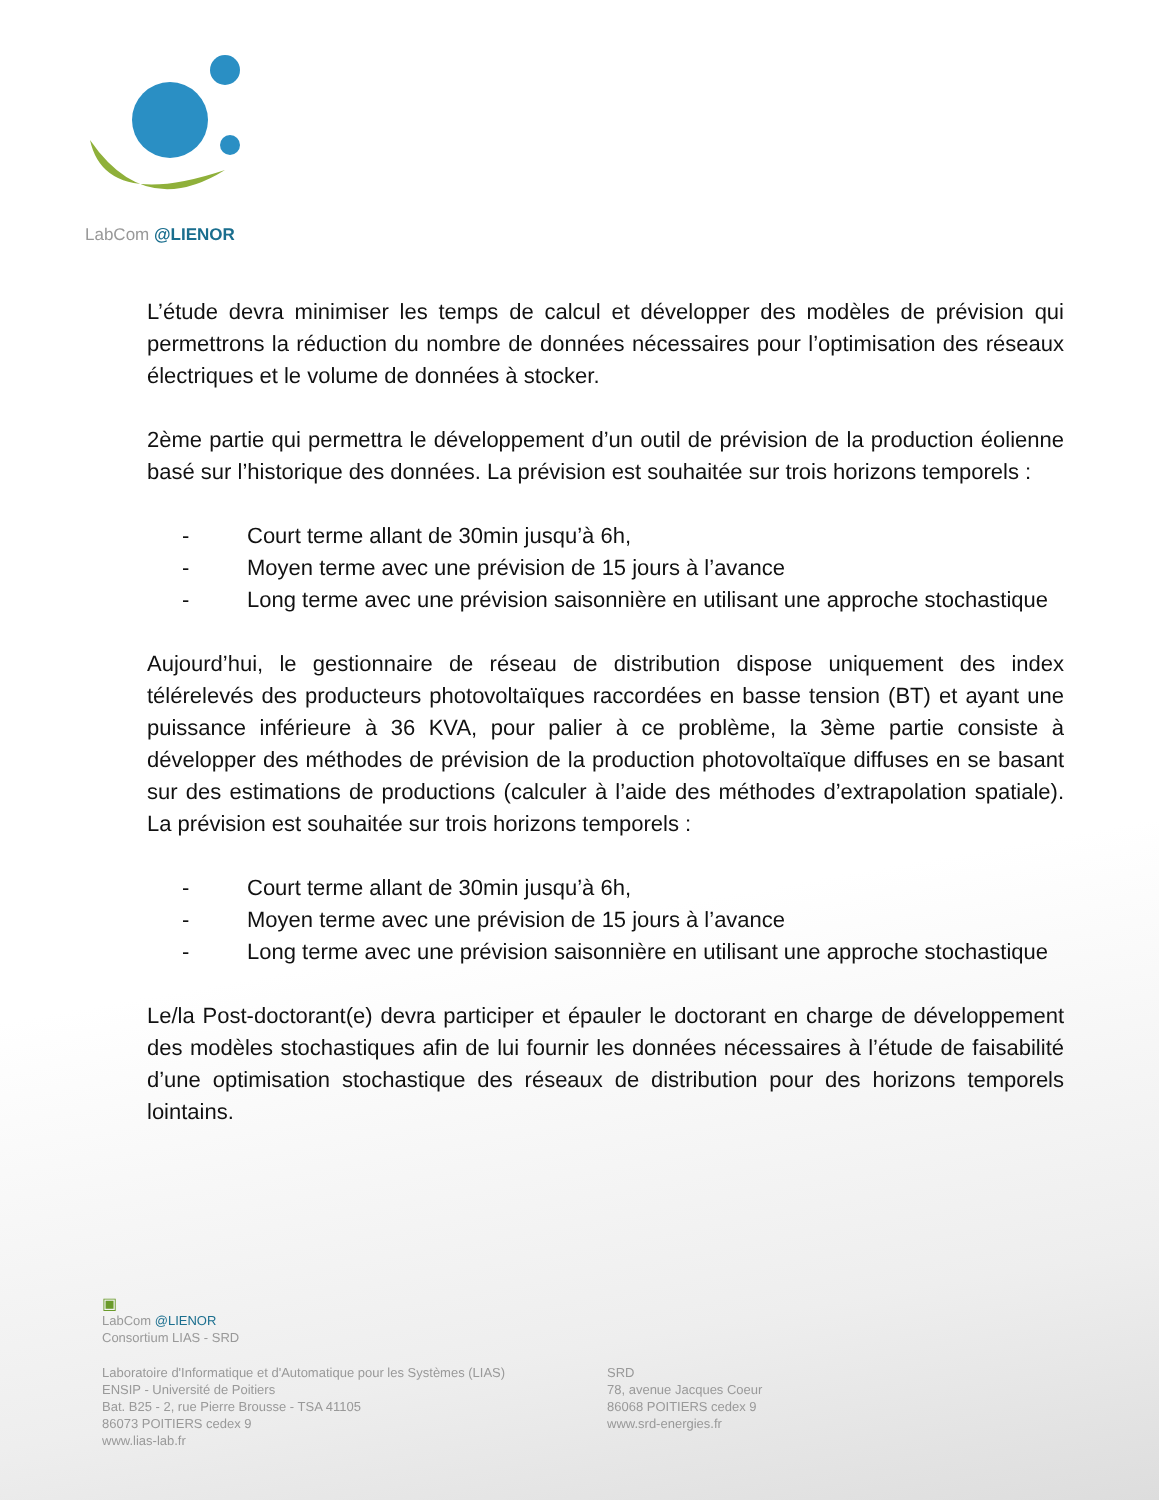LabCom @LIENOR
L’étude devra minimiser les temps de calcul et développer des modèles de prévision qui permettrons la réduction du nombre de données nécessaires pour l’optimisation des réseaux électriques et le volume de données à stocker.
2ème partie qui permettra le développement d’un outil de prévision de la production éolienne basé sur l’historique des données. La prévision est souhaitée sur trois horizons temporels :
- Court terme allant de 30min jusqu’à 6h,
- Moyen terme avec une prévision de 15 jours à l’avance
- Long terme avec une prévision saisonnière en utilisant une approche stochastique
Aujourd’hui, le gestionnaire de réseau de distribution dispose uniquement des index télérelevés des producteurs photovoltaïques raccordées en basse tension (BT) et ayant une puissance inférieure à 36 KVA, pour palier à ce problème, la 3ème partie consiste à développer des méthodes de prévision de la production photovoltaïque diffuses en se basant sur des estimations de productions (calculer à l’aide des méthodes d’extrapolation spatiale). La prévision est souhaitée sur trois horizons temporels :
- Court terme allant de 30min jusqu’à 6h,
- Moyen terme avec une prévision de 15 jours à l’avance
- Long terme avec une prévision saisonnière en utilisant une approche stochastique
Le/la Post-doctorant(e) devra participer et épauler le doctorant en charge de développement des modèles stochastiques afin de lui fournir les données nécessaires à l’étude de faisabilité d’une optimisation stochastique des réseaux de distribution pour des horizons temporels lointains.
▣
LabCom @LIENOR
Consortium LIAS - SRD
Laboratoire d'Informatique et d'Automatique pour les Systèmes (LIAS)
ENSIP - Université de Poitiers
Bat. B25 - 2, rue Pierre Brousse - TSA 41105
86073 POITIERS cedex 9
www.lias-lab.fr
SRD
78, avenue Jacques Coeur
86068 POITIERS cedex 9
www.srd-energies.fr